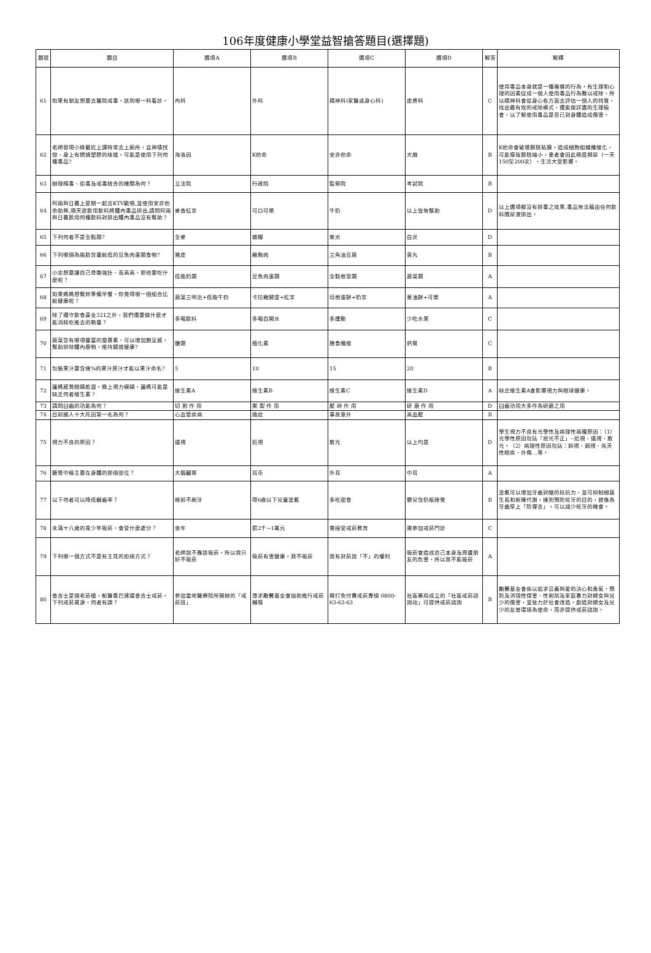106年度健康小學堂益智搶答題目(選擇題)
| 題號 | 題目 | 選項A | 選項B | 選項C | 選項D | 解答 | 解釋 |
| --- | --- | --- | --- | --- | --- | --- | --- |
| 61 | 如果有朋友想要去醫院戒毒，該到哪一科看診。 | 內科 | 外科 | 精神科(家醫或身心科) | 皮膚科 | C | 使用毒品本身就是一種複雜的行為，有生理和心理的因素促成一個人使用毒品行為難以戒除，所以精神科會從身心各方面去評估一個人的特質，找出最有效的戒除模式，還能做詳盡的生理檢查，以了解使用毒品是否已對身體造成傷害。 |
| 62 | 老師發現小綠最近上課時常去上廁所，且神情恍惚、身上有燃燒塑膠的味道，可能是使用下列何種毒品? | 海洛因 | K他命 | 安非他命 | 大麻 | B | K他命會破壞膀胱粘膜，造成細胞組織纖維化，可能導致膀胱縮小。患者會因此極度頻尿（一天150至200次），生活大受影響。 |
| 63 | 辦理緝毒、拒毒及戒毒統合的機關為何？ | 立法院 | 行政院 | 監察院 | 考試院 | B | |
| 64 | 阿兩與日暮上星期一起去KTV歡唱,並使用安非他命助興,隔天欲飲用飲料將體內毒品排出,請問阿兩與日暮飲用何種飲料對排出體內毒品沒有幫助？ | 麥香紅茶 | 可口可樂 | 牛奶 | 以上皆無幫助 | D | 以上選項都沒有排毒之效果,毒品無法藉由任何飲料隨尿液排出。 |
| 65 | 下列何者不是全穀類? | 全麥 | 雜糧 | 紫米 | 白米 | D | |
| 66 | 下列哪個為脂肪含量較低的豆魚肉蛋類食物? | 豬皮 | 雞胸肉 | 三角油豆腐 | 貢丸 | B | |
| 67 | 小忠想要讓自己骨骼強壯、長高高，那他要吃什麼呢？ | 低脂奶類 | 豆魚肉蛋類 | 全穀根莖類 | 蔬菜類 | A | |
| 68 | 如果媽媽想幫妳準備早餐，你覺得哪一個組合比較健康呢？ | 蔬菜三明治+低脂牛奶 | 卡拉雞腿堡+紅茶 | 培根蛋餅+奶茶 | 蔥油餅+可樂 | A | |
| 69 | 除了遵守飲食黃金321之外，我們還要做什麼才能消耗吃進去的熱量？ | 多喝飲料 | 多喝白開水 | 多運動 | 少吃水果 | C | |
| 70 | 蔬菜含有哪項豐富的營養素，可以增加飽足感，幫助排除體內廢物，維持腸道健康? | 醣類 | 植化素 | 膳食纖維 | 鈣質 | C | |
| 71 | 包裝果汁要含幾%的果汁原汁才能以果汁命名? | 5 | 10 | 15 | 20 | B | |
| 72 | 蓮媽感覺眼睛乾澀，晚上視力模糊，蓮媽可能是缺乏何者維生素？ | 維生素A | 維生素B | 維生素C | 維生素D | A | 缺乏維生素A會影響視力與眼球健康。 |
| 73 | 請問臼齒的功能為何？ | 切 割 作 用 | 撕 裂 作 用 | 壓 碎 作 用 | 研 磨 作 用 | D | 臼齒功用大多作為研磨之用 |
| 74 | 目前國人十大死因第一名為何？ | 心血管疾病 | 癌症 | 事故意外 | 高血壓 | B | |
| 75 | 視力不良的原因？ | 遠視 | 近視 | 散光 | 以上均是 | D | 學生視力不良有光學性及病理性兩種原因：（1）光學性原因包括「屈光不正」--近視、遠視、散光。（2）病理性原因包括：斜視、弱視、先天性眼疾、外傷…等。 |
| 76 | 聽覺中樞主要在身體的那個部位？ | 大腦顳葉 | 耳朵 | 外耳 | 中耳 | A | |
| 77 | 以下何者可以降低齲齒率？ | 睡前不刷牙 | 帶6歲以下兒童塗氟 | 多吃甜食 | 嬰兒含奶瓶睡覺 | B | 塗氟可以增加牙齒對酸的抵抗力，並可抑制細菌生長和新陳代謝，達到預防蛀牙的目的，就像為牙齒穿上「防彈衣」，可以減少蛀牙的機會。 |
| 78 | 未滿十八歲的青少年吸菸，會受什麼處分？ | 坐牢 | 罰2千~1萬元 | 需接受戒菸教育 | 需參加戒菸門診 | C | |
| 79 | 下列哪一個方式不是有主見的拒絕方式？ | 老師說不應該吸菸，所以我只好不吸菸 | 吸菸有害健康，我不吸菸 | 我有對菸說「不」的權利 | 吸菸會造成自己本身及周遭朋友的危害，所以我不能吸菸 | A | |
| 80 | 香吉士是個老菸槍，船醫喬巴建議香吉士戒菸，下列戒菸資源，何者有誤？ | 參加當地醫療院所開辦的「戒菸班」 | 尋求勵馨基金會協助進行戒菸輔導 | 撥打免付費戒菸專線 0800-63-63-63 | 社區藥局成立的「社區戒菸諮詢站」可提供戒菸諮詢 | B | 勵馨基金會係以追求公義與愛的決心和勇氣，預防及消弭性侵害、性剝削及家庭暴力對婦女與兒少的傷害，並致力於社會改造，創造對婦女及兒少的友善環境為使命，而非提供戒菸諮詢。 |